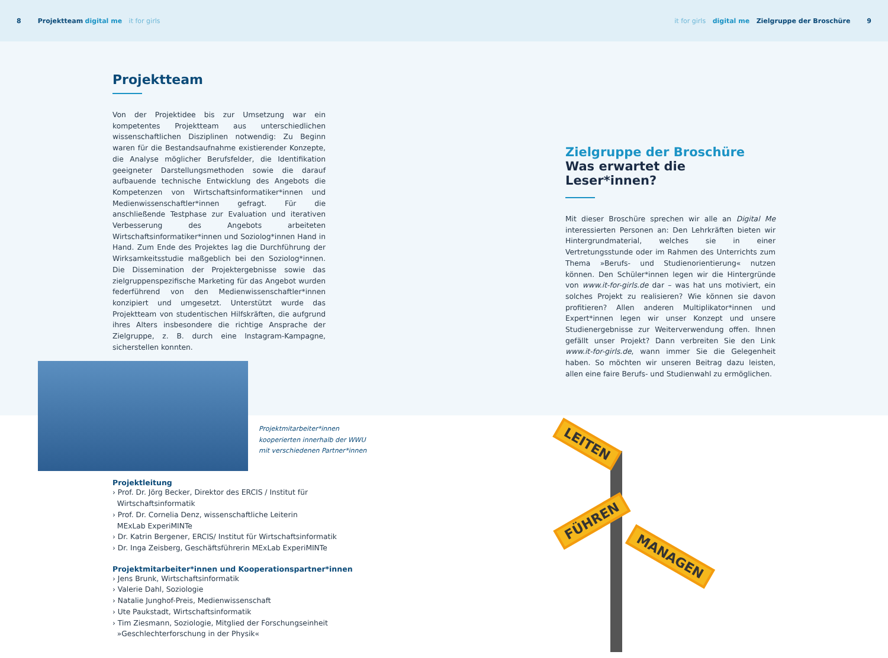8 Projektteam digital me it for girls
it for girls digital me Zielgruppe der Broschüre 9
Projektteam
Von der Projektidee bis zur Umsetzung war ein kompetentes Projektteam aus unterschiedlichen wissenschaftlichen Diszi­plinen notwendig: Zu Beginn waren für die Bestandsaufnahme existierender Konzepte, die Analyse möglicher Berufsfelder, die Identifikation geeigneter Darstellungsmethoden sowie die darauf aufbauende technische Entwicklung des Angebots die Kompetenzen von Wirtschaftsinformatiker*innen und Medien­wissenschaftler*innen gefragt. Für die anschließende Testpha­se zur Evaluation und iterativen Verbesserung des Angebots arbeiteten Wirtschaftsinformatiker*innen und Soziolog*innen Hand in Hand. Zum Ende des Projektes lag die Durchführung der Wirksamkeitsstudie maßgeblich bei den Soziolog*innen. Die Dissemination der Projektergebnisse sowie das zielgrup­penspezifische Marketing für das Angebot wurden federfüh­rend von den Medienwissenschaftler*innen konzipiert und um­gesetzt. Unterstützt wurde das Projektteam von studentischen Hilfskräften, die aufgrund ihres Alters insbesondere die richti­ge Ansprache der Zielgruppe, z. B. durch eine Instagram-Kam­pagne, sicherstellen konnten.
Projektmitarbeiter*innen
kooperierten innerhalb der WWU
mit verschiedenen Partner*innen
Projektleitung
› Prof. Dr. Jörg Becker, Direktor des ERCIS / Institut für
Wirtschaftsinformatik
› Prof. Dr. Cornelia Denz, wissenschaftliche Leiterin
MExLab ExperiMINTe
› Dr. Katrin Bergener, ERCIS/ Institut für Wirtschaftsinformatik
› Dr. Inga Zeisberg, Geschäftsführerin MExLab ExperiMINTe
Projektmitarbeiter*innen und Kooperationspartner*innen
› Jens Brunk, Wirtschaftsinformatik
› Valerie Dahl, Soziologie
› Natalie Junghof-Preis, Medienwissenschaft
› Ute Paukstadt, Wirtschaftsinformatik
› Tim Ziesmann, Soziologie, Mitglied der Forschungseinheit
»Geschlechterforschung in der Physik«
Zielgruppe der Broschüre
Was erwartet die Leser*innen?
Mit dieser Broschüre sprechen wir alle an Digital Me interessier­ten Personen an: Den Lehrkräften bieten wir Hintergrundmate­rial, welches sie in einer Vertretungsstunde oder im Rahmen des Unterrichts zum Thema »Berufs- und Studienorientierung« nutzen können. Den Schüler*innen legen wir die Hintergründe von www.it-for-girls.de dar – was hat uns motiviert, ein solches Projekt zu realisieren? Wie können sie davon profitieren? Allen anderen Multiplikator*innen und Expert*innen legen wir unser Konzept und unsere Studienergebnisse zur Weiterverwendung offen. Ihnen gefällt unser Projekt? Dann verbreiten Sie den Link www.it-for-girls.de, wann immer Sie die Gelegenheit haben. So möchten wir unseren Beitrag dazu leisten, allen eine faire Be­rufs- und Studienwahl zu ermöglichen.
LEITEN
FÜHREN
MANAGEN